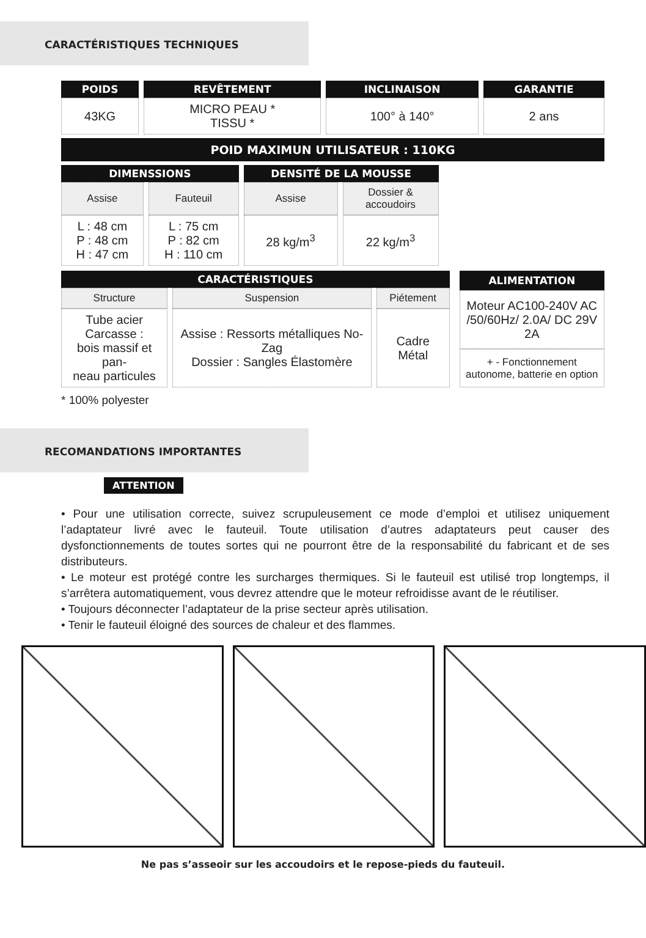CARACTÉRISTIQUES TECHNIQUES
| POIDS | REVÊTEMENT | INCLINAISON | GARANTIE |
| --- | --- | --- | --- |
| 43KG | MICRO PEAU * TISSU * | 100° à 140° | 2 ans |
POID MAXIMUN UTILISATEUR : 110KG
| DIMENSSIONS | | DENSITÉ DE LA MOUSSE | |
| --- | --- | --- | --- |
| Assise | Fauteuil | Assise | Dossier & accoudoirs |
| L : 48 cm P : 48 cm H : 47 cm | L : 75 cm P : 82 cm H : 110 cm | 28 kg/m<sup>3</sup> | 22 kg/m<sup>3</sup> |
| CARACTÉRISTIQUES | | |
| --- | --- | --- |
| Structure | Suspension | Piétement |
| Tube acier Carcasse : bois massif et pan- neau particules | Assise : Ressorts métalliques No-Zag Dossier : Sangles Élastomère | Cadre Métal |
| ALIMENTATION |
| --- |
| Moteur AC100-240V AC /50/60Hz/ 2.0A/ DC 29V 2A |
| + - Fonctionnement autonome, batterie en option |
* 100% polyester
RECOMANDATIONS IMPORTANTES
ATTENTION
• Pour une utilisation correcte, suivez scrupuleusement ce mode d’emploi et utilisez uniquement l’adaptateur livré avec le fauteuil. Toute utilisation d’autres adaptateurs peut causer des dysfonctionnements de toutes sortes qui ne pourront être de la responsabilité du fabricant et de ses distributeurs.
• Le moteur est protégé contre les surcharges thermiques. Si le fauteuil est utilisé trop longtemps, il s’arrêtera automatiquement, vous devrez attendre que le moteur refroidisse avant de le réutiliser.
• Toujours déconnecter l’adaptateur de la prise secteur après utilisation.
• Tenir le fauteuil éloigné des sources de chaleur et des flammes.
Ne pas s’asseoir sur les accoudoirs et le repose-pieds du fauteuil.